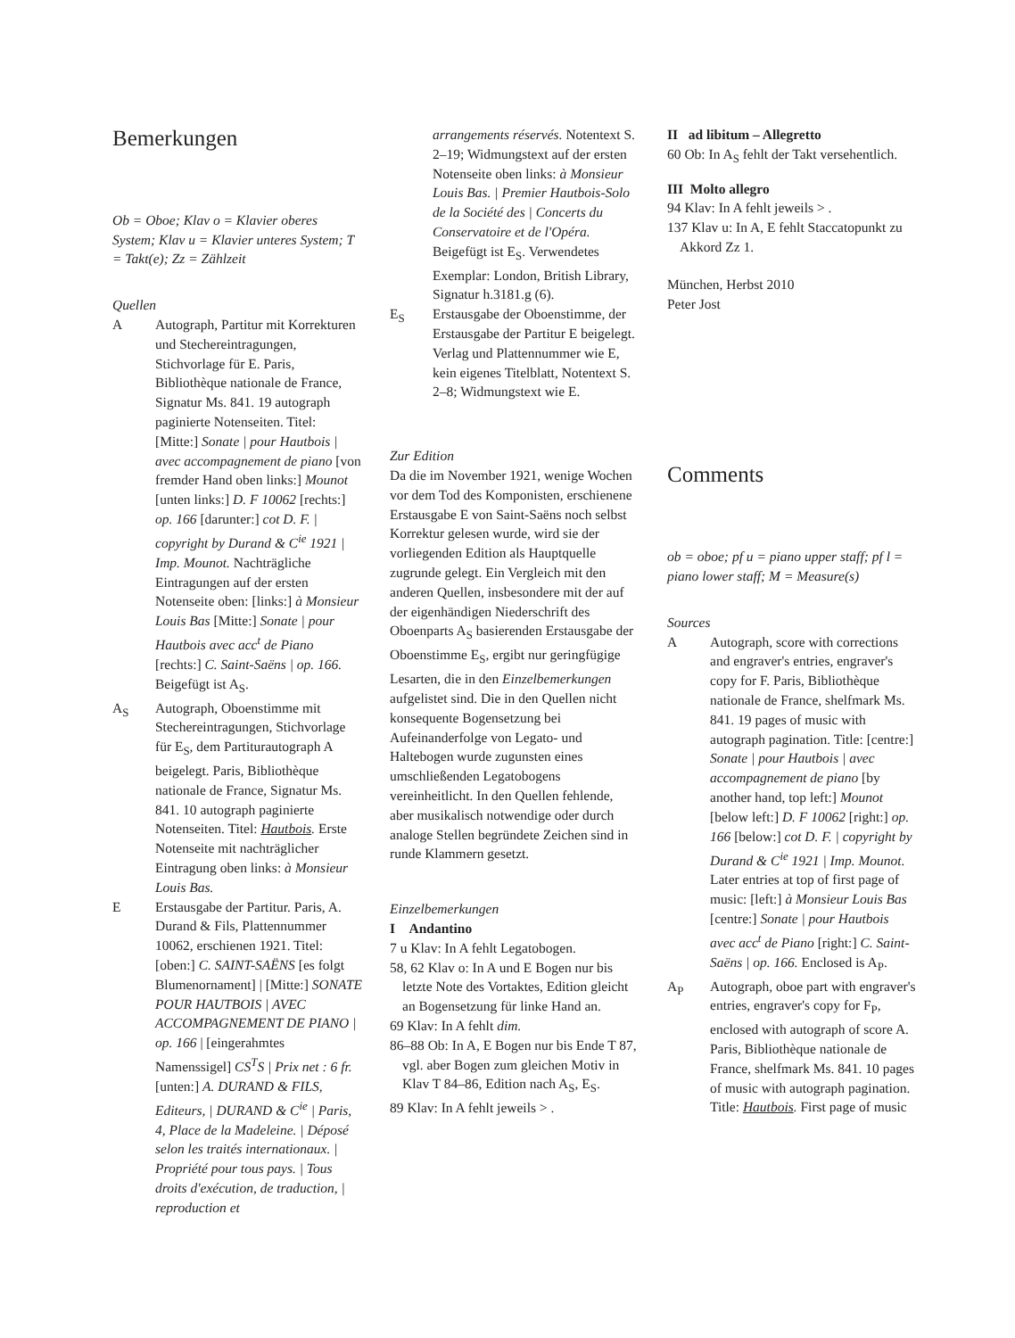Bemerkungen
Ob = Oboe; Klav o = Klavier oberes System; Klav u = Klavier unteres System; T = Takt(e); Zz = Zählzeit
Quellen
A Autograph, Partitur mit Korrekturen und Stechereintragungen, Stichvorlage für E. Paris, Bibliothèque nationale de France, Signatur Ms. 841. 19 autograph paginierte Notenseiten. Titel: [Mitte:] Sonate | pour Hautbois | avec accompagnement de piano [von fremder Hand oben links:] Mounot [unten links:] D. F 10062 [rechts:] op. 166 [darunter:] cot D. F. | copyright by Durand & C<sup>ie</sup> 1921 | Imp. Mounot. Nachträgliche Eintragungen auf der ersten Notenseite oben: [links:] à Monsieur Louis Bas [Mitte:] Sonate | pour Hautbois avec acc<sup>t</sup> de Piano [rechts:] C. Saint-Saëns | op. 166. Beigefügt ist A<sub>S</sub>.
A<sub>S</sub> Autograph, Oboenstimme mit Stechereintragungen, Stichvorlage für E<sub>S</sub>, dem Partiturautograph A beigelegt. Paris, Bibliothèque nationale de France, Signatur Ms. 841. 10 autograph paginierte Notenseiten. Titel: Hautbois. Erste Notenseite mit nachträglicher Eintragung oben links: à Monsieur Louis Bas.
E Erstausgabe der Partitur. Paris, A. Durand & Fils, Plattennummer 10062, erschienen 1921. Titel: [oben:] C. SAINT-SAËNS [es folgt Blumenornament] | [Mitte:] SONATE POUR HAUTBOIS | AVEC ACCOMPAGNEMENT DE PIANO | op. 166 | [eingerahmtes Namenssigel] CS<sup>T</sup>S | Prix net : 6 fr. [unten:] A. DURAND & FILS, Editeurs, | DURAND & C<sup>ie</sup> | Paris, 4, Place de la Madeleine. | Déposé selon les traités internationaux. | Propriété pour tous pays. | Tous droits d'exécution, de traduction, | reproduction et
arrangements réservés. Notentext S. 2–19; Widmungstext auf der ersten Notenseite oben links: à Monsieur Louis Bas. | Premier Hautbois-Solo de la Société des | Concerts du Conservatoire et de l'Opéra. Beigefügt ist E<sub>S</sub>. Verwendetes Exemplar: London, British Library, Signatur h.3181.g (6).
E<sub>S</sub> Erstausgabe der Oboenstimme, der Erstausgabe der Partitur E beigelegt. Verlag und Plattennummer wie E, kein eigenes Titelblatt, Notentext S. 2–8; Widmungstext wie E.
Zur Edition
Da die im November 1921, wenige Wochen vor dem Tod des Komponisten, erschienene Erstausgabe E von Saint-Saëns noch selbst Korrektur gelesen wurde, wird sie der vorliegenden Edition als Hauptquelle zugrunde gelegt. Ein Vergleich mit den anderen Quellen, insbesondere mit der auf der eigenhändigen Niederschrift des Oboenparts A<sub>S</sub> basierenden Erstausgabe der Oboenstimme E<sub>S</sub>, ergibt nur geringfügige Lesarten, die in den Einzelbemerkungen aufgelistet sind. Die in den Quellen nicht konsequente Bogensetzung bei Aufeinanderfolge von Legato- und Haltebogen wurde zugunsten eines umschließenden Legatobogens vereinheitlicht. In den Quellen fehlende, aber musikalisch notwendige oder durch analoge Stellen begründete Zeichen sind in runde Klammern gesetzt.
Einzelbemerkungen
I Andantino
7 u Klav: In A fehlt Legatobogen.
58, 62 Klav o: In A und E Bogen nur bis letzte Note des Vortaktes, Edition gleicht an Bogensetzung für linke Hand an.
69 Klav: In A fehlt dim.
86–88 Ob: In A, E Bogen nur bis Ende T 87, vgl. aber Bogen zum gleichen Motiv in Klav T 84–86, Edition nach A<sub>S</sub>, E<sub>S</sub>.
89 Klav: In A fehlt jeweils > .
II ad libitum – Allegretto
60 Ob: In A<sub>S</sub> fehlt der Takt versehentlich.
III Molto allegro
94 Klav: In A fehlt jeweils > .
137 Klav u: In A, E fehlt Staccatopunkt zu Akkord Zz 1.
München, Herbst 2010
Peter Jost
Comments
ob = oboe; pf u = piano upper staff; pf l = piano lower staff; M = Measure(s)
Sources
A Autograph, score with corrections and engraver's entries, engraver's copy for F. Paris, Bibliothèque nationale de France, shelfmark Ms. 841. 19 pages of music with autograph pagination. Title: [centre:] Sonate | pour Hautbois | avec accompagnement de piano [by another hand, top left:] Mounot [below left:] D. F 10062 [right:] op. 166 [below:] cot D. F. | copyright by Durand & C<sup>ie</sup> 1921 | Imp. Mounot. Later entries at top of first page of music: [left:] à Monsieur Louis Bas [centre:] Sonate | pour Hautbois avec acc<sup>t</sup> de Piano [right:] C. Saint-Saëns | op. 166. Enclosed is A<sub>P</sub>.
A<sub>P</sub> Autograph, oboe part with engraver's entries, engraver's copy for F<sub>P</sub>, enclosed with autograph of score A. Paris, Bibliothèque nationale de France, shelfmark Ms. 841. 10 pages of music with autograph pagination. Title: Hautbois. First page of music